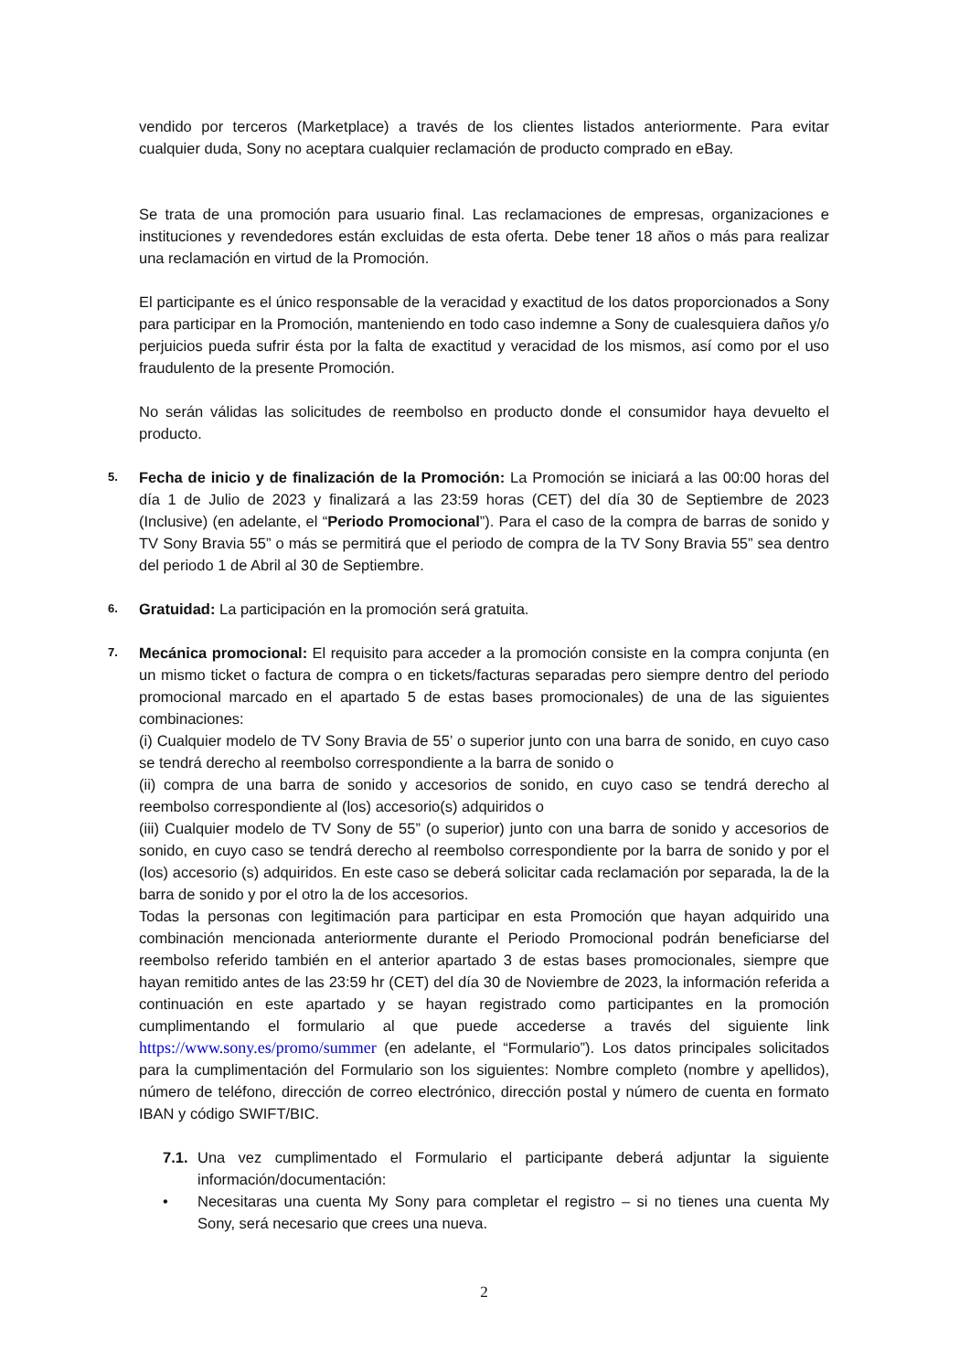vendido por terceros (Marketplace) a través de los clientes listados anteriormente. Para evitar cualquier duda, Sony no aceptara cualquier reclamación de producto comprado en eBay.
Se trata de una promoción para usuario final. Las reclamaciones de empresas, organizaciones e instituciones y revendedores están excluidas de esta oferta. Debe tener 18 años o más para realizar una reclamación en virtud de la Promoción.
El participante es el único responsable de la veracidad y exactitud de los datos proporcionados a Sony para participar en la Promoción, manteniendo en todo caso indemne a Sony de cualesquiera daños y/o perjuicios pueda sufrir ésta por la falta de exactitud y veracidad de los mismos, así como por el uso fraudulento de la presente Promoción.
No serán válidas las solicitudes de reembolso en producto donde el consumidor haya devuelto el producto.
5.
Fecha de inicio y de finalización de la Promoción: La Promoción se iniciará a las 00:00 horas del día 1 de Julio de 2023 y finalizará a las 23:59 horas (CET) del día 30 de Septiembre de 2023 (Inclusive) (en adelante, el “Periodo Promocional”). Para el caso de la compra de barras de sonido y TV Sony Bravia 55” o más se permitirá que el periodo de compra de la TV Sony Bravia 55” sea dentro del periodo 1 de Abril al 30 de Septiembre.
6.
Gratuidad: La participación en la promoción será gratuita.
7.
Mecánica promocional: El requisito para acceder a la promoción consiste en la compra conjunta (en un mismo ticket o factura de compra o en tickets/facturas separadas pero siempre dentro del periodo promocional marcado en el apartado 5 de estas bases promocionales) de una de las siguientes combinaciones:
(i) Cualquier modelo de TV Sony Bravia de 55’ o superior junto con una barra de sonido, en cuyo caso se tendrá derecho al reembolso correspondiente a la barra de sonido o
(ii) compra de una barra de sonido y accesorios de sonido, en cuyo caso se tendrá derecho al reembolso correspondiente al (los) accesorio(s) adquiridos o
(iii) Cualquier modelo de TV Sony de 55” (o superior) junto con una barra de sonido y accesorios de sonido, en cuyo caso se tendrá derecho al reembolso correspondiente por la barra de sonido y por el (los) accesorio (s) adquiridos. En este caso se deberá solicitar cada reclamación por separada, la de la barra de sonido y por el otro la de los accesorios.
Todas la personas con legitimación para participar en esta Promoción que hayan adquirido una combinación mencionada anteriormente durante el Periodo Promocional podrán beneficiarse del reembolso referido también en el anterior apartado 3 de estas bases promocionales, siempre que hayan remitido antes de las 23:59 hr (CET) del día 30 de Noviembre de 2023, la información referida a continuación en este apartado y se hayan registrado como participantes en la promoción cumplimentando el formulario al que puede accederse a través del siguiente link https://www.sony.es/promo/summer (en adelante, el “Formulario”). Los datos principales solicitados para la cumplimentación del Formulario son los siguientes: Nombre completo (nombre y apellidos), número de teléfono, dirección de correo electrónico, dirección postal y número de cuenta en formato IBAN y código SWIFT/BIC.
7.1.
Una vez cumplimentado el Formulario el participante deberá adjuntar la siguiente información/documentación:
• Necesitaras una cuenta My Sony para completar el registro – si no tienes una cuenta My Sony, será necesario que crees una nueva.
2